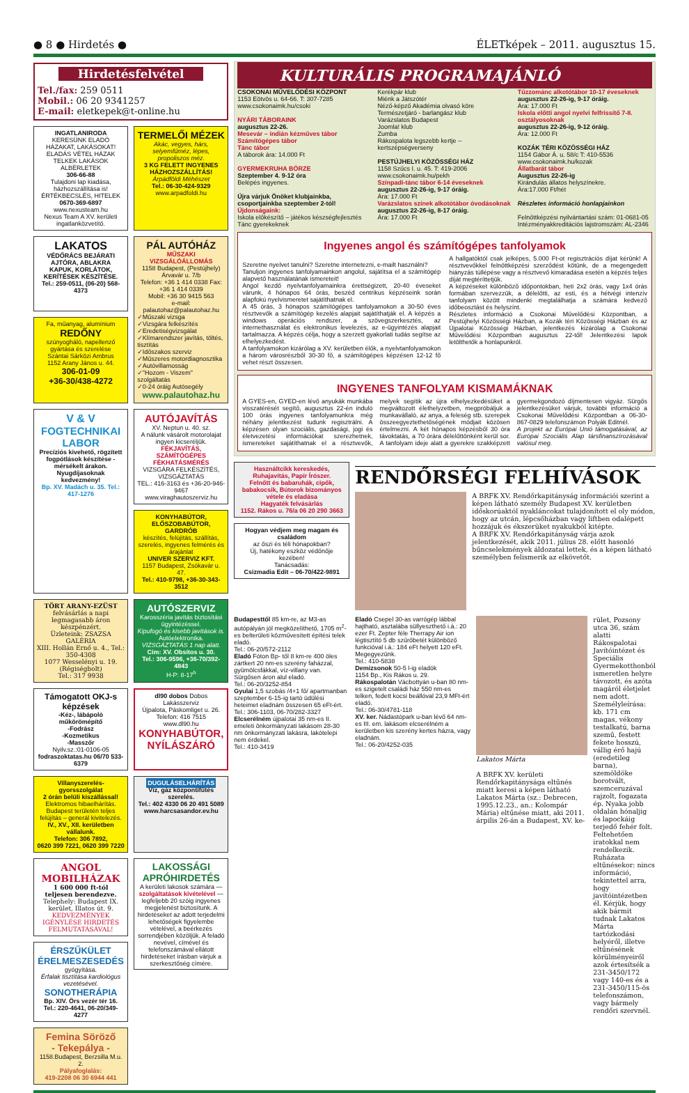● 8 ● Hirdetés ● ÉLETképek – 2011. augusztus 15.
Hirdetésfelvétel
Tel./fax: 259 0511
Mobil.: 06 20 9341257
E-mail: eletkepek@t-online.hu
INGATLANIRODA
KERESÜNK ELADÓ HÁZAKAT, LAKÁSOKAT!
ELADÁS VÉTEL HÁZAK TELKEK LAKÁSOK ALBÉRLETEK
306-66-88
Tulajdoni lap kiadása, házhozszállítása is!
ÉRTÉKBECSLÉS, HITELEK 0670-369-6897
www.nexusteam.hu
Nexus Team A XV. kerületi ingatlanközvetítő.
TERMELŐI MÉZEK
Akác, vegyes, hárs, selyemfűméz, lépes, propoliszos méz.
3 KG FELETT INGYENES HÁZHOZSZÁLLÍTÁS!
Árpádföldi Méhészet
Tel.: 06-30-424-9329
www.arpadfoldi.hu
LAKATOS
VÉDŐRÁCS BEJÁRATI AJTÓRA, ABLAKRA
KAPUK, KORLÁTOK, KERÍTÉSEK KÉSZÍTÉSE.
Tel.: 259-0511, (06-20) 568-4373
PÁL AUTÓHÁZ
MŰSZAKI VIZSGÁLÓÁLLOMÁS
1158 Budapest, (Pestújhely) Árvavár u. 7/b
Telefon: +36 1 414 0338 Fax: +36 1 414 0339
Mobil: +36 30 9415 563
e-mail: palautohaz@palautohaz.hu
✓Műszaki vizsga
✓Vizsgára felkészítés
✓Eredetiségvizsgálat
✓Klímarendszer javítás, töltés, tisztítás
✓Időszakos szerviz
✓Műszeres motordiagnosztika
✓Autóvillamosság
✓"Hozom - Viszem" szolgáltatás
✓0-24 óráig Autósegély
www.palautohaz.hu
Fa, műanyag, alumínium
REDŐNY
szúnyogháló, napellenző gyártása és szerelése
Szántai Sárközi Ambrus
1152 Arany János u. 44.
306-01-09
+36-30/438-4272
V & V
FOGTECHNIKAI LABOR
Precíziós kivehető, rögzített fogpótlások készítése - mérsékelt árakon. Nyugdíjasoknak kedvezmény!
Bp. XV. Madách u. 35. Tel.: 417-1276
AUTÓJAVÍTÁS
XV. Neptun u. 40. sz.
A nálunk vásárolt motorolajat ingyen kicseréljük.
FÉKJAVÍTÁS, SZÁMÍTÓGÉPES FÉKHATÁSMÉRÉS
VIZSGÁRA FELKÉSZÍTÉS, VIZSGÁZTATÁS
TEL.: 416-3163 és +36-20-946-9467
www.viraghautoszerviz.hu
KONYHABÚTOR, ELŐSZOBABÚTOR, GARDRÓB
készítés, felújítás, szállítás, szerelés, ingyenes felmérés és árajánlat
UNIVER SZERVIZ KFT.
1157 Budapest, Zsókavár u. 47.
Tel.: 410-9798, +36-30-343-3512
TÖRT ARANY-EZÜST
felvásárlás a napi legmagasabb áron készpénzért.
Üzleteink: ZSAZSA GALÉRIA
XIII. Hollán Ernő u. 4., Tel.: 350-4308
1077 Wesselényi u. 19. (Régiségbolt)
Tel.: 317 9938
AUTÓSZERVIZ
Karosszéria javítás biztosítási ügyintézéssel.
Kipufogó és kisebb javítások is.
Autóelektronika.
VIZSGÁZTATÁS 1 nap alatt.
Cím: XV. Obsitos u. 30.
Tel.: 306-9596, +36-70/392-4843
H-P: 8-17<sup>h</sup>
Támogatott OKJ-s képzések
-Kéz-, lábápoló műkörömépítő
-Fodrász
-Kozmetikus
-Masszőr
Nyilv.sz.:01-0106-05
fodraszoktatas.hu 06/70 533-6379
dl90 dobos Dobos Lakásszerviz
Újpalota, Páskomliget u. 26.
Telefon: 416 7515
www.dl90.hu
KONYHABÚTOR, NYÍLÁSZÁRÓ
Villanyszerelés-gyorsszolgálat
2 órán belüli kiszállással!
Elektromos hibaelhárítás.
Budapest területén teljes felújítás – generál kivitelezés.
IV., XV., XII. kerületben vállalunk.
Telefon: 306 7892,
0620 399 7221, 0620 399 7220
DUGULÁSELHÁRÍTÁS
Víz, gáz központifűtés szerelés.
Tel.: 402 4330 06 20 491 5089
www.harcsasandor.ev.hu
ANGOL MOBILHÁZAK
1 600 000 ft-tól
teljesen berendezve.
Telephely: Budapest IX. kerület, Illatos út. 9.
KEDVEZMÉNYEK IGÉNYLÉSE HIRDETÉS FELMUTATÁSÁVAL!
LAKOSSÁGI APRÓHIRDETÉS
A kerületi lakosok számára — szolgáltatások kivételével — legfeljebb 20 szóig ingyenes megjelenést biztosítunk. A hirdetéseket az adott terjedelmi lehetőségek figyelembe vételével, a beérkezés sorrendjében közöljük. A feladó nevével, címével és telefonszámával ellátott hirdetéseket írásban várjuk a szerkesztőség címére.
ÉRSZŰKÜLET ÉRELMESZESEDÉS
gyógyítása.
Érfalak tisztítása kardiológus vezetésével.
SONOTHERÁPIA
Bp. XIV. Örs vezér tér 16.
Tel.: 220-4641, 06-20/349-4277
Femina Söröző
- Tekepálya -
1158.Budapest, Berzsilla M.u. 2.
Pályafoglalás:
419-2208 06 30 6944 441
KULTURÁLIS PROGRAMAJÁNLÓ
CSOKONAI MŰVELŐDÉSI KÖZPONT
1153 Eötvös u. 64-66. T: 307-7285
www.csokonaimk.hu/csoki
NYÁRI TÁBORAINK
augusztus 22-26.
Mesevár – indián kézműves tábor
Számítógépes tábor
Tánc tábor
A táborok ára: 14.000 Ft
GYERMEKRUHA BÖRZE
Szeptember 4. 9-12 óra
Belépés ingyenes.
Újra várjuk Önöket klubjainkba, csoportjainkba szeptember 2-tól!
Újdonságaink:
Iskola előkészítő – játékos készségfejlesztés
Tánc gyerekeknek
Kerékpár klub
Miénk a Játszótér
Néző-képző Akadémia olvasó köre
Természetjáró - barlangász klub
Varázslatos Budapest
Joomla! klub
Zumba
Rákospalota legszebb kertje – kertszépségverseny
PESTÚJHELYI KÖZÖSSÉGI HÁZ
1158 Szűcs I. u. 45. T: 419-2006
www.csokonaimk.hu/pekh
Színpadi-tánc tábor 6-14 éveseknek
augusztus 22-26-ig, 9-17 óráig.
Ára: 17.000 Ft
Varázslatos színek alkotótábor óvodásoknak
augusztus 22-26-ig, 8-17 óráig.
Ára: 17.000 Ft
Tűzzománc alkotótábor 10-17 éveseknek
augusztus 22-26-ig, 9-17 óráig.
Ára: 17.000 Ft
Iskola előtti angol nyelvi felfrissítő 7-8. osztályosoknak
augusztus 22-26-ig, 9-12 óráig.
Ára: 12.000 Ft
KOZÁK TÉRI KÖZÖSSÉGI HÁZ
1154 Gábor Á. u. 58/c T: 410-5536
www.csokonaimk.hu/kozak
Állatbarát tábor
Augusztus 22-26-ig
Kirándulás állatos helyszínekre.
Ára:17.000 Ft/hét
Részletes információ honlapjainkon
Felnőttképzési nyilvántartási szám: 01-0681-05
Intézményakkreditációs lajstromszám: AL-2346
Ingyenes angol és számítógépes tanfolyamok
Szeretne nyelvet tanulni? Szeretne internetezni, e-mailt használni?
Tanuljon ingyenes tanfolyamainkon angolul, sajátítsa el a számítógép alapvető használatának ismereteit!
Angol kezdő nyelvtanfolyamainkra érettségizett, 20-40 éveseket várunk, 4 hónapos 64 órás, beszéd centrikus képzéseink során alapfokú nyelvismeretet sajátíthatnak el.
A 45 órás, 3 hónapos számítógépes tanfolyamokon a 30-50 éves résztvevők a számítógép kezelés alapjait sajátíthatják el. A képzés a windows operációs rendszer, a szövegszerkesztés, az internethasználat és elektronikus levelezés, az e-ügyintézés alapjait tartalmazza. A képzés célja, hogy a szerzett gyakorlati tudás segítse az elhelyezkedést.
A tanfolyamokon kizárólag a XV. kerületben élők, a nyelvtanfolyamokon a három városrészből 30-30 fő, a számítógépes képzésen 12-12 fő vehet részt összesen.
A hallgatóktól csak jelképes, 5.000 Ft-ot regisztrációs díjat kérünk! A résztvevőkkel felnőttképzési szerződést kötünk, de a megengedett hiányzás túllépése vagy a résztvevő kimaradása esetén a képzés teljes díját megtéríttetjük.
A képzéseket különböző időpontokban, heti 2x2 órás, vagy 1x4 órás formában szervezzük, a délelőtti, az esti, és a hétvégi intenzív tanfolyam között mindenki megtalálhatja a számára kedvező időbeosztást és helyszínt.
Részletes információ a Csokonai Művelődési Központban, a Pestújhelyi Közösségi Házban, a Kozák téri Közösségi Házban és az Újpalotai Közösségi Házban, jelentkezés kizárólag a Csokonai Művelődési Központban augusztus 22-től! Jelentkezési lapok letölthetők a honlapunkról.
INGYENES TANFOLYAM KISMAMÁKNAK
A GYES-en, GYED-en lévő anyukák munkába visszatérését segítő, augusztus 22-én induló 100 órás ingyenes tanfolyamunkra még néhány jelentkezést tudunk regisztrálni. A képzésen olyan szociális, gazdasági, jogi és életvezetési információkat szerezhetnek, ismereteket sajátíthatnak el a résztvevők, melyek segítik az újra elhelyezkedésüket a megváltozott élethelyzetben, megpróbáljuk a munkavállaló, az anya, a feleség stb. szerepek összeegyeztethetőségének módjait közösen értelmezni. A két hónapos képzésből 30 óra távoktatás, a 70 órára délelőttönként kerül sor. A tanfolyam ideje alatt a gyerekre szakképzett gyermekgondozó díjmentesen vigyáz. Sürgős jelentkezésüket várjuk, további információ a Csokonai Művelődési Központban a 06-30-867-0829 telefonszámon Polyák Editnél.
A projekt az Európai Unió támogatásával, az Európai Szociális Alap társfinanszírozásával valósul meg.
Használtcikk kereskedés, Ruhajavítás, Papír Írószer.
Felnőtt és babaruhák, cipők, babakocsik, Bútorok bizományos vétele és eladása
Hagyaték felvásárlás
1152. Rákos u. 76/a 06 20 290 3663
Hogyan védjem meg magam és családom
az őszi és téli hónapokban?
Új, hatékony eszköz védőnője kezében!
Tanácsadás:
Csizmadia Edit – 06-70/422-9891
RENDŐRSÉGI FELHÍVÁSOK
A BRFK XV. Rendőrkapitányság információi szerint a képen látható személy Budapest XV. kerületben időskorúaktól nyakláncokat tulajdonított el oly módon, hogy az utcán, lépcsőházban vagy liftben odalépett hozzájuk és ékszerüket nyakukból kitépte.
A BRFK XV. Rendőrkapitányság várja azok jelentkezését, akik 2011. július 28. előtt hasonló bűncselekmények áldozatai lettek, és a képen látható személyben felismerik az elkövetőt.
Budapesttől 85 km-re, az M3-as autópályán jól megközelíthető, 1705 m<sup>2</sup>-es belterületi közművesített építési telek eladó.
Tel.: 06-20/572-2112
Eladó Fóton Bp- től 8 km-re 400 öles zártkert 20 nm-es szerény faházzal, gyümölcsfákkal, víz-villany van. Sürgősen áron alul eladó.
Tel.: 06-20/3252-854
Gyulai 1,5 szobás /4+1 fő/ apartmanban szeptember 6-15-ig tartó üdülési heteimet eladnám összesen 65 eFt-ért.
Tel.: 306-1103, 06-70/282-3327
Elcserélném újpalotai 35 nm-es II. emeleti önkormányzati lakásom 28-30 nm önkormányzati lakásra, lakótelepi nem érdekel.
Tel.: 410-3419
Eladó Csepel 30-as varrógép lábbal hajtható, asztalába süllyeszthető i.á.: 20 ezer Ft. Zepter féle Therrapy Air ion légtisztító 5 db szűrőbetét különböző funkcióval i.á.: 184 eFt helyett 120 eFt. Megegyezünk.
Tel.: 410-5838
Demizsonok 50-5 l-ig eladók
1154 Bp., Kis Rákos u. 29.
Rákospalotán Vácbottyán u-ban 80 nm-es szigetelt családi ház 550 nm-es telken, fedett kocsi beállóval 23,9 MFt-ért eladó.
Tel.: 06-30/4781-118
XV. ker. Nádastópark u-ban lévő 64 nm-es III. em. lakásom elcserélném a kerületben kis szerény kertes házra, vagy eladnám.
Tel.: 06-20/4252-035
Lakatos Márta
A BRFK XV. kerületi Rendőrkapitánysága eltűnés miatt keresi a képen látható Lakatos Márta (sz.: Debrecen, 1995.12.23., an.: Kolompár Mária) eltűnése miatt, aki 2011. árpilis 26-án a Budapest, XV. ke-
rület, Pozsony utca 36, szám alatti Rákospalotai Javítóintézet és Speciális Gyermekotthonból ismeretlen helyre távozott, és azóta magáról életjelet nem adott. Személyleírása: kb. 171 cm magas, vékony testalkatú, barna szemű, festett fekete hosszú, vállig érő hajú (eredetileg barna), szemöldöke borotvált, szemceruzával rajzolt, fogazata ép. Nyaka jobb oldalán hónaljig és lapockáig terjedő fehér folt. Feltehetően iratokkal nem rendelkezik. Ruházata eltűnésekor: nincs információ, tekintettel arra, hogy javítóintézetben él. Kérjük, hogy akik bármit tudnak Lakatos Márta tartózkodási helyéről, illetve eltűnésének körülményeiről azok értesítsék a 231-3450/172 vagy 140-es és a 231-3450/115-ös telefonszámon, vagy bármely rendőri szervnél.